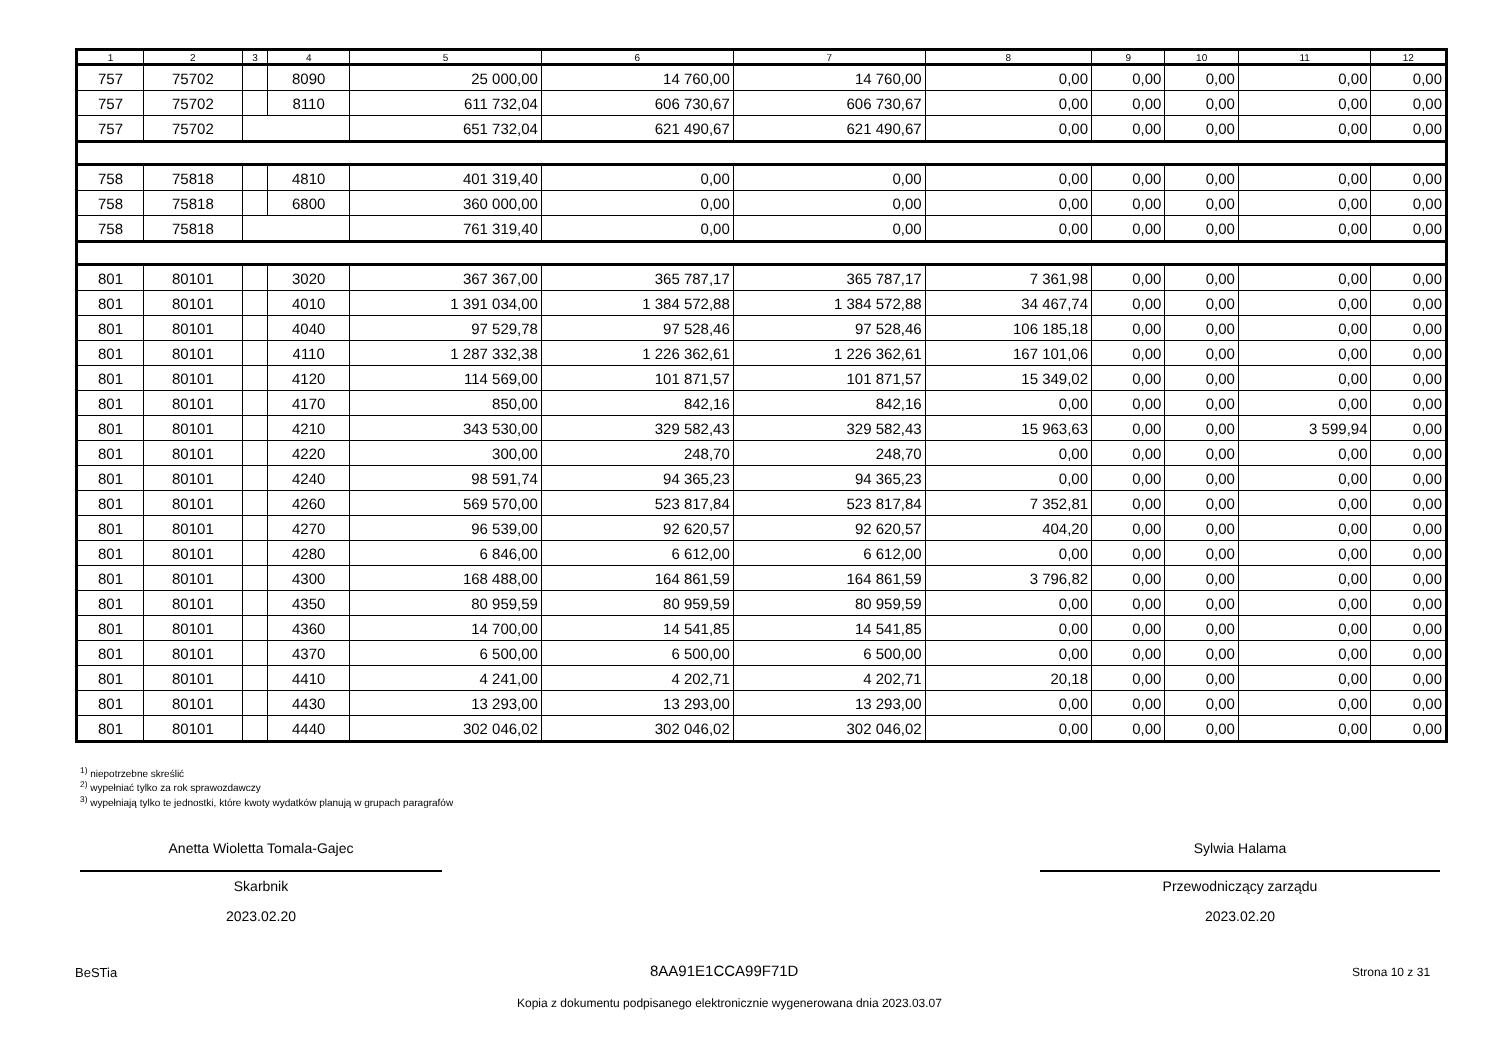| 1 | 2 | 3 | 4 | 5 | 6 | 7 | 8 | 9 | 10 | 11 | 12 |
| --- | --- | --- | --- | --- | --- | --- | --- | --- | --- | --- | --- |
| 757 | 75702 | | 8090 | 25 000,00 | 14 760,00 | 14 760,00 | 0,00 | 0,00 | 0,00 | 0,00 | 0,00 |
| 757 | 75702 | | 8110 | 611 732,04 | 606 730,67 | 606 730,67 | 0,00 | 0,00 | 0,00 | 0,00 | 0,00 |
| 757 | 75702 | | | 651 732,04 | 621 490,67 | 621 490,67 | 0,00 | 0,00 | 0,00 | 0,00 | 0,00 |
| 758 | 75818 | | 4810 | 401 319,40 | 0,00 | 0,00 | 0,00 | 0,00 | 0,00 | 0,00 | 0,00 |
| 758 | 75818 | | 6800 | 360 000,00 | 0,00 | 0,00 | 0,00 | 0,00 | 0,00 | 0,00 | 0,00 |
| 758 | 75818 | | | 761 319,40 | 0,00 | 0,00 | 0,00 | 0,00 | 0,00 | 0,00 | 0,00 |
| 801 | 80101 | | 3020 | 367 367,00 | 365 787,17 | 365 787,17 | 7 361,98 | 0,00 | 0,00 | 0,00 | 0,00 |
| 801 | 80101 | | 4010 | 1 391 034,00 | 1 384 572,88 | 1 384 572,88 | 34 467,74 | 0,00 | 0,00 | 0,00 | 0,00 |
| 801 | 80101 | | 4040 | 97 529,78 | 97 528,46 | 97 528,46 | 106 185,18 | 0,00 | 0,00 | 0,00 | 0,00 |
| 801 | 80101 | | 4110 | 1 287 332,38 | 1 226 362,61 | 1 226 362,61 | 167 101,06 | 0,00 | 0,00 | 0,00 | 0,00 |
| 801 | 80101 | | 4120 | 114 569,00 | 101 871,57 | 101 871,57 | 15 349,02 | 0,00 | 0,00 | 0,00 | 0,00 |
| 801 | 80101 | | 4170 | 850,00 | 842,16 | 842,16 | 0,00 | 0,00 | 0,00 | 0,00 | 0,00 |
| 801 | 80101 | | 4210 | 343 530,00 | 329 582,43 | 329 582,43 | 15 963,63 | 0,00 | 0,00 | 3 599,94 | 0,00 |
| 801 | 80101 | | 4220 | 300,00 | 248,70 | 248,70 | 0,00 | 0,00 | 0,00 | 0,00 | 0,00 |
| 801 | 80101 | | 4240 | 98 591,74 | 94 365,23 | 94 365,23 | 0,00 | 0,00 | 0,00 | 0,00 | 0,00 |
| 801 | 80101 | | 4260 | 569 570,00 | 523 817,84 | 523 817,84 | 7 352,81 | 0,00 | 0,00 | 0,00 | 0,00 |
| 801 | 80101 | | 4270 | 96 539,00 | 92 620,57 | 92 620,57 | 404,20 | 0,00 | 0,00 | 0,00 | 0,00 |
| 801 | 80101 | | 4280 | 6 846,00 | 6 612,00 | 6 612,00 | 0,00 | 0,00 | 0,00 | 0,00 | 0,00 |
| 801 | 80101 | | 4300 | 168 488,00 | 164 861,59 | 164 861,59 | 3 796,82 | 0,00 | 0,00 | 0,00 | 0,00 |
| 801 | 80101 | | 4350 | 80 959,59 | 80 959,59 | 80 959,59 | 0,00 | 0,00 | 0,00 | 0,00 | 0,00 |
| 801 | 80101 | | 4360 | 14 700,00 | 14 541,85 | 14 541,85 | 0,00 | 0,00 | 0,00 | 0,00 | 0,00 |
| 801 | 80101 | | 4370 | 6 500,00 | 6 500,00 | 6 500,00 | 0,00 | 0,00 | 0,00 | 0,00 | 0,00 |
| 801 | 80101 | | 4410 | 4 241,00 | 4 202,71 | 4 202,71 | 20,18 | 0,00 | 0,00 | 0,00 | 0,00 |
| 801 | 80101 | | 4430 | 13 293,00 | 13 293,00 | 13 293,00 | 0,00 | 0,00 | 0,00 | 0,00 | 0,00 |
| 801 | 80101 | | 4440 | 302 046,02 | 302 046,02 | 302 046,02 | 0,00 | 0,00 | 0,00 | 0,00 | 0,00 |
<sup>1)</sup> niepotrzebne skreślić
<sup>2)</sup> wypełniać tylko za rok sprawozdawczy
<sup>3)</sup> wypełniają tylko te jednostki, które kwoty wydatków planują w grupach paragrafów
Anetta Wioletta Tomala-Gajec
Skarbnik
2023.02.20
Sylwia Halama
Przewodniczący zarządu
2023.02.20
BeSTia 8AA91E1CCA99F71D Strona 10 z 31
Kopia z dokumentu podpisanego elektronicznie wygenerowana dnia 2023.03.07